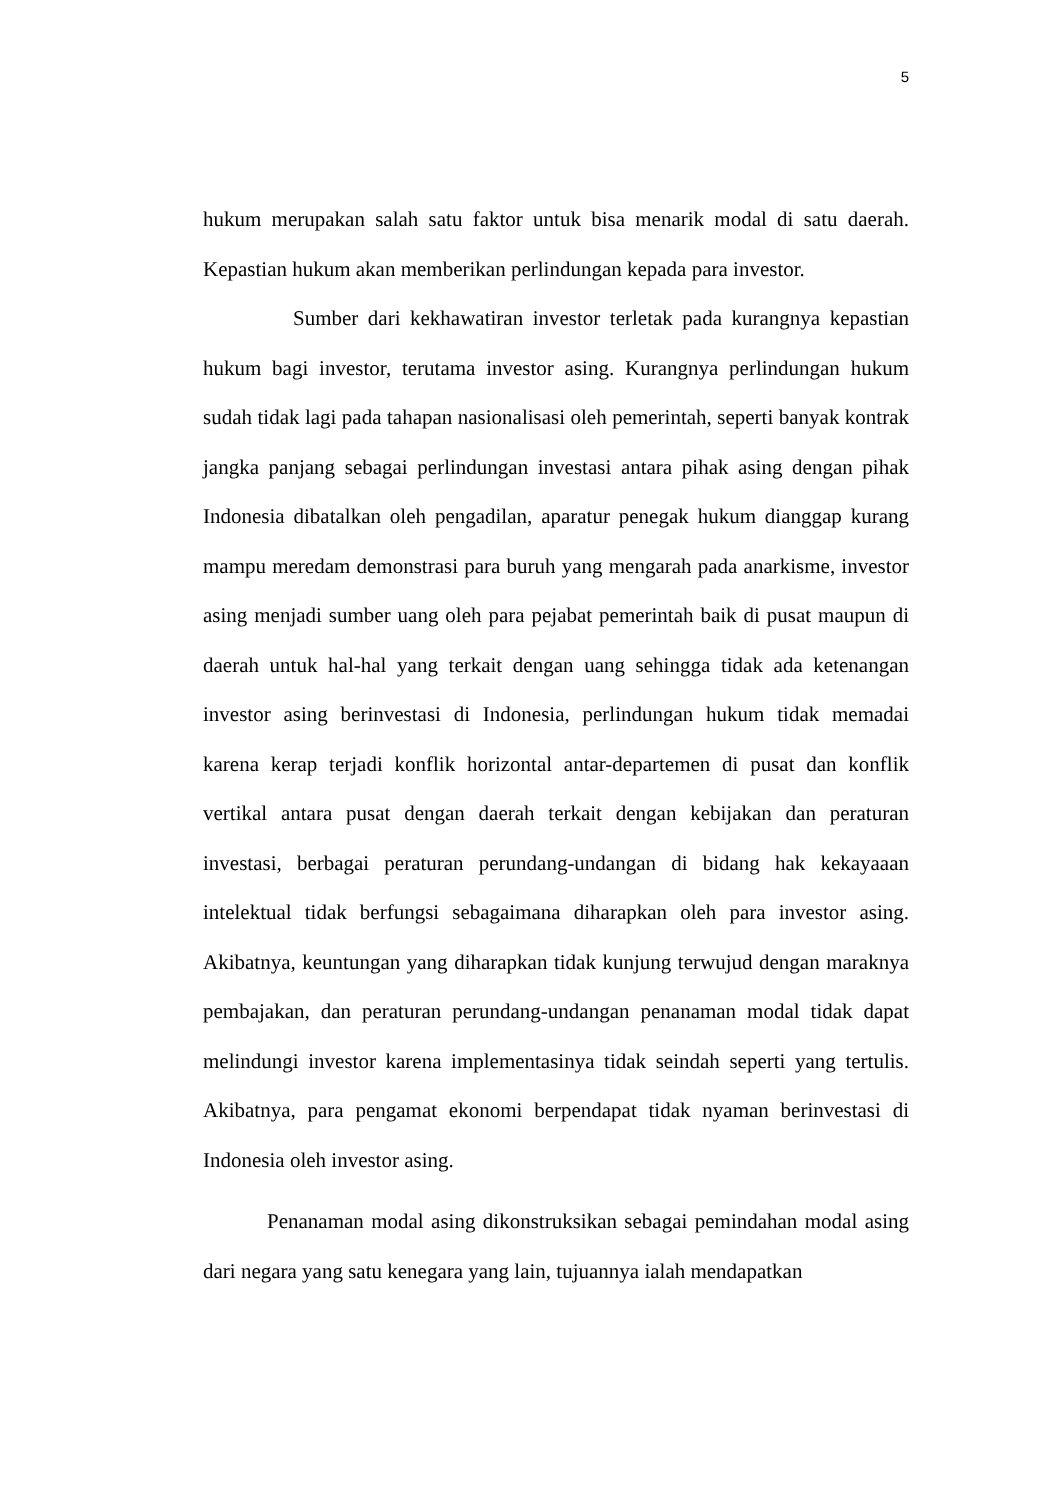5
hukum merupakan salah satu faktor untuk bisa menarik modal di satu daerah. Kepastian hukum akan memberikan perlindungan kepada para investor.
Sumber dari kekhawatiran investor terletak pada kurangnya kepastian hukum bagi investor, terutama investor asing. Kurangnya perlindungan hukum sudah tidak lagi pada tahapan nasionalisasi oleh pemerintah, seperti banyak kontrak jangka panjang sebagai perlindungan investasi antara pihak asing dengan pihak Indonesia dibatalkan oleh pengadilan, aparatur penegak hukum dianggap kurang mampu meredam demonstrasi para buruh yang mengarah pada anarkisme, investor asing menjadi sumber uang oleh para pejabat pemerintah baik di pusat maupun di daerah untuk hal-hal yang terkait dengan uang sehingga tidak ada ketenangan investor asing berinvestasi di Indonesia, perlindungan hukum tidak memadai karena kerap terjadi konflik horizontal antar-departemen di pusat dan konflik vertikal antara pusat dengan daerah terkait dengan kebijakan dan peraturan investasi, berbagai peraturan perundang-undangan di bidang hak kekayaaan intelektual tidak berfungsi sebagaimana diharapkan oleh para investor asing. Akibatnya, keuntungan yang diharapkan tidak kunjung terwujud dengan maraknya pembajakan, dan peraturan perundang-undangan penanaman modal tidak dapat melindungi investor karena implementasinya tidak seindah seperti yang tertulis. Akibatnya, para pengamat ekonomi berpendapat tidak nyaman berinvestasi di Indonesia oleh investor asing.
Penanaman modal asing dikonstruksikan sebagai pemindahan modal asing dari negara yang satu kenegara yang lain, tujuannya ialah mendapatkan